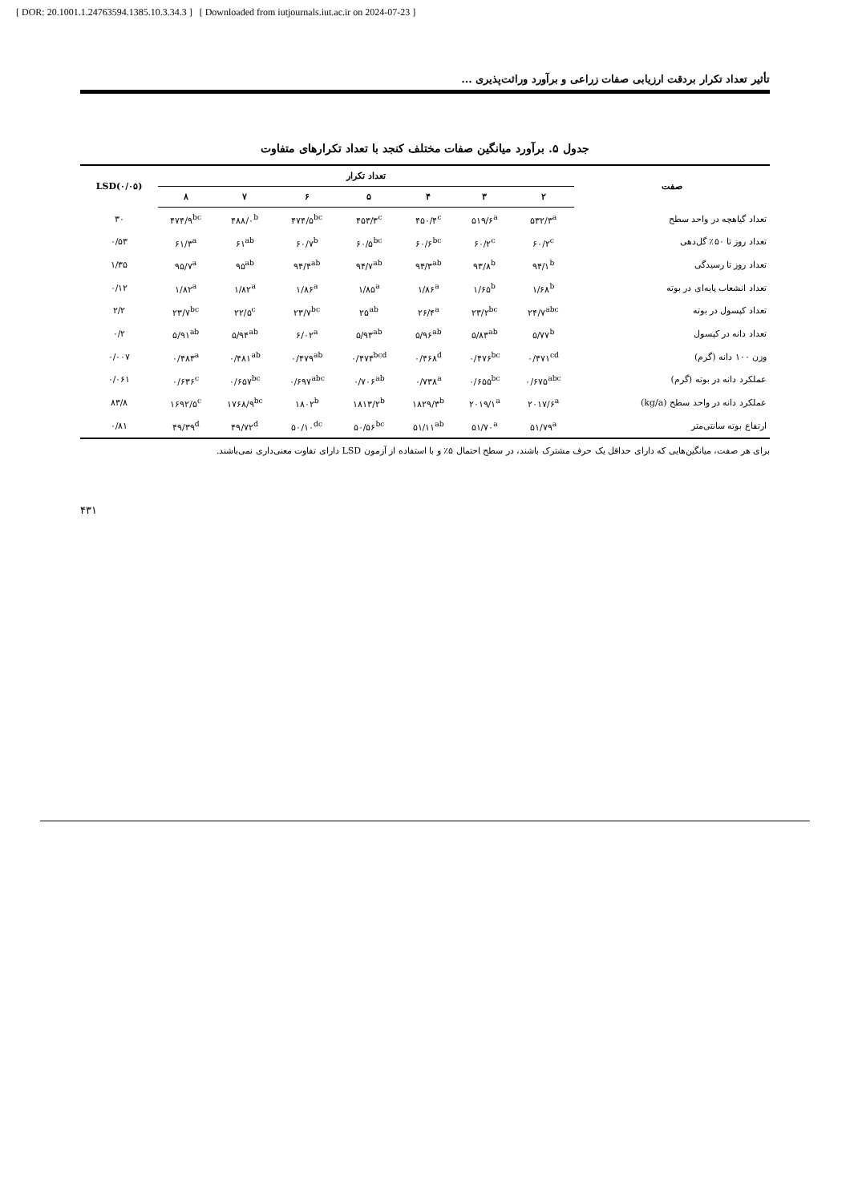[ DOR: 20.1001.1.24763594.1385.10.3.34.3 ] [ Downloaded from iutjournals.iut.ac.ir on 2024-07-23 ]
تأثیر تعداد تکرار بردقت ارزیابی صفات زراعی و برآورد وراثت‌پذیری ...
جدول ۵. برآورد میانگین صفات مختلف کنجد با تعداد تکرارهای متفاوت
| صفت | تعداد تکرار | | | | | | | LSD(۰/۰۵) |
| --- | --- | --- | --- | --- | --- | --- | --- | --- |
| | ۲ | ۳ | ۴ | ۵ | ۶ | ۷ | ۸ | |
| تعداد گیاهچه در واحد سطح | ۵۳۲/۳<sup>a</sup> | ۵۱۹/۶<sup>a</sup> | ۴۵۰/۴<sup>c</sup> | ۴۵۳/۳<sup>c</sup> | ۴۷۴/۵<sup>bc</sup> | ۴۸۸/۰<sup>b</sup> | ۴۷۴/۹<sup>bc</sup> | ۳۰ |
| تعداد روز تا ۵۰٪ گل‌دهی | ۶۰/۲<sup>c</sup> | ۶۰/۲<sup>c</sup> | ۶۰/۶<sup>bc</sup> | ۶۰/۵<sup>bc</sup> | ۶۰/۷<sup>b</sup> | ۶۱<sup>ab</sup> | ۶۱/۳<sup>a</sup> | ۰/۵۳ |
| تعداد روز تا رسیدگی | ۹۴/۱<sup>b</sup> | ۹۳/۸<sup>b</sup> | ۹۴/۳<sup>ab</sup> | ۹۴/۷<sup>ab</sup> | ۹۴/۴<sup>ab</sup> | ۹۵<sup>ab</sup> | ۹۵/۷<sup>a</sup> | ۱/۳۵ |
| تعداد انشعاب پایه‌ای در بوته | ۱/۶۸<sup>b</sup> | ۱/۶۵<sup>b</sup> | ۱/۸۶<sup>a</sup> | ۱/۸۵<sup>a</sup> | ۱/۸۶<sup>a</sup> | ۱/۸۲<sup>a</sup> | ۱/۸۲<sup>a</sup> | ۰/۱۲ |
| تعداد کپسول در بوته | ۲۴/۷<sup>abc</sup> | ۲۳/۲<sup>bc</sup> | ۲۶/۴<sup>a</sup> | ۲۵<sup>ab</sup> | ۲۳/۷<sup>bc</sup> | ۲۲/۵<sup>c</sup> | ۲۳/۷<sup>bc</sup> | ۲/۲ |
| تعداد دانه در کپسول | ۵/۷۷<sup>b</sup> | ۵/۸۳<sup>ab</sup> | ۵/۹۶<sup>ab</sup> | ۵/۹۳<sup>ab</sup> | ۶/۰۲<sup>a</sup> | ۵/۹۴<sup>ab</sup> | ۵/۹۱<sup>ab</sup> | ۰/۲ |
| وزن ۱۰۰ دانه (گرم) | ۰/۴۷۱<sup>cd</sup> | ۰/۴۷۶<sup>bc</sup> | ۰/۴۶۸<sup>d</sup> | ۰/۴۷۴<sup>bcd</sup> | ۰/۴۷۹<sup>ab</sup> | ۰/۴۸۱<sup>ab</sup> | ۰/۴۸۳<sup>a</sup> | ۰/۰۰۷ |
| عملکرد دانه در بوته (گرم) | ۰/۶۷۵<sup>abc</sup> | ۰/۶۵۵<sup>bc</sup> | ۰/۷۳۸<sup>a</sup> | ۰/۷۰۶<sup>ab</sup> | ۰/۶۹۷<sup>abc</sup> | ۰/۶۵۷<sup>bc</sup> | ۰/۶۳۶<sup>c</sup> | ۰/۰۶۱ |
| عملکرد دانه در واحد سطح (kg/a) | ۲۰۱۷/۶<sup>a</sup> | ۲۰۱۹/۱<sup>a</sup> | ۱۸۲۹/۳<sup>b</sup> | ۱۸۱۳/۲<sup>b</sup> | ۱۸۰۲<sup>b</sup> | ۱۷۶۸/۹<sup>bc</sup> | ۱۶۹۲/۵<sup>c</sup> | ۸۳/۸ |
| ارتفاع بوته سانتی‌متر | ۵۱/۷۹<sup>a</sup> | ۵۱/۷۰<sup>a</sup> | ۵۱/۱۱<sup>ab</sup> | ۵۰/۵۶<sup>bc</sup> | ۵۰/۱۰<sup>dc</sup> | ۴۹/۷۲<sup>d</sup> | ۴۹/۳۹<sup>d</sup> | ۰/۸۱ |
برای هر صفت، میانگین‌هایی که دارای حداقل یک حرف مشترک باشند، در سطح احتمال ۵٪ و با استفاده از آزمون LSD دارای تفاوت معنی‌داری نمی‌باشند.
۴۳۱